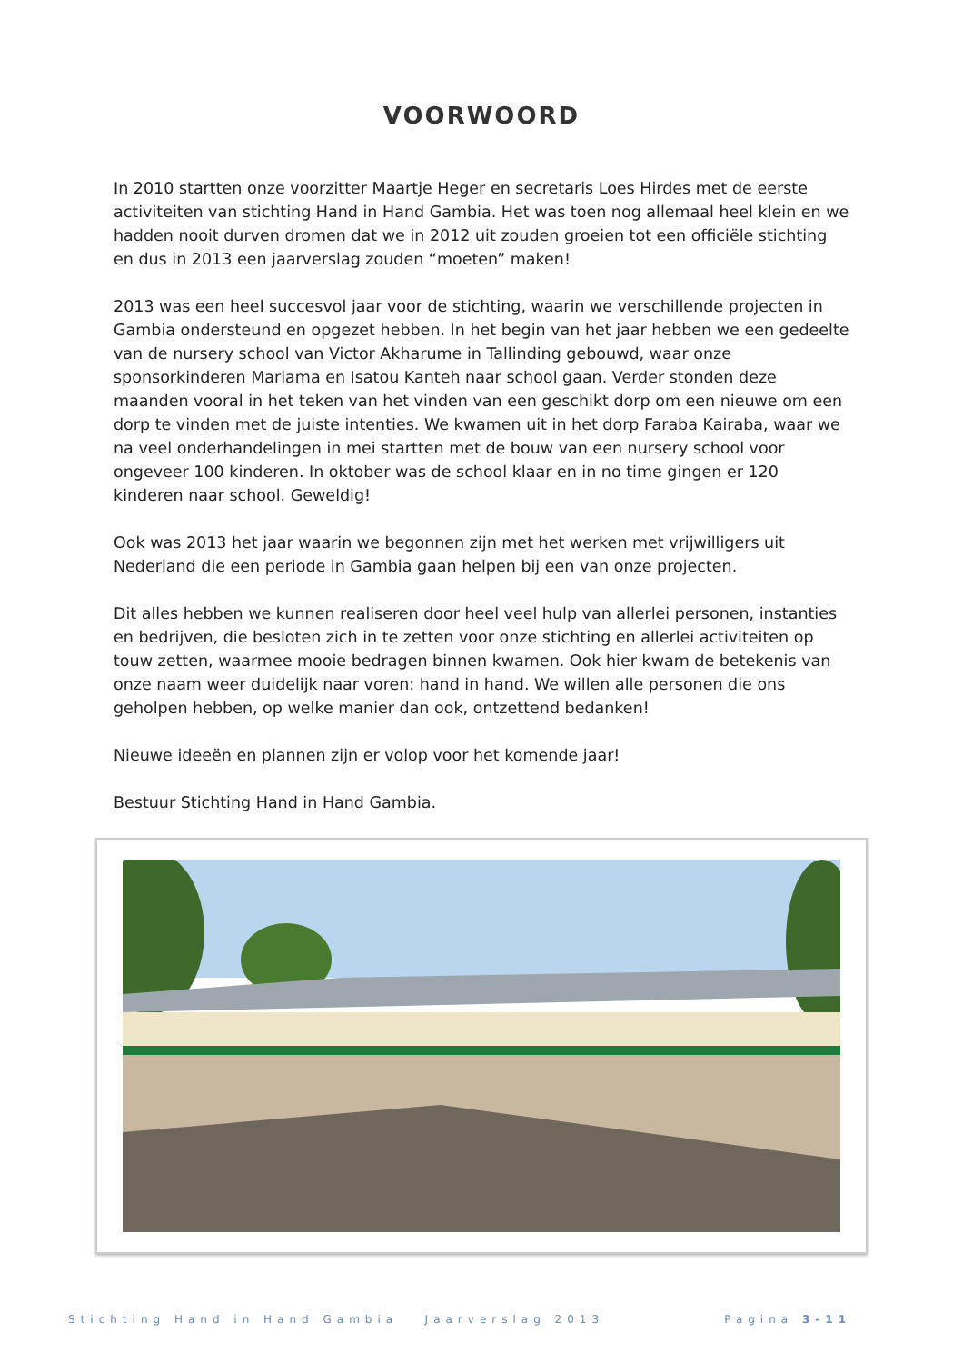VOORWOORD
In 2010 startten onze voorzitter Maartje Heger en secretaris Loes Hirdes met de eerste activiteiten van stichting Hand in Hand Gambia. Het was toen nog allemaal heel klein en we hadden nooit durven dromen dat we in 2012 uit zouden groeien tot een officiële stichting en dus in 2013 een jaarverslag zouden “moeten” maken!
2013 was een heel succesvol jaar voor de stichting, waarin we verschillende projecten in Gambia ondersteund en opgezet hebben. In het begin van het jaar hebben we een gedeelte van de nursery school van Victor Akharume in Tallinding gebouwd, waar onze sponsorkinderen Mariama en Isatou Kanteh naar school gaan. Verder stonden deze maanden vooral in het teken van het vinden van een geschikt dorp om een nieuwe om een dorp te vinden met de juiste intenties. We kwamen uit in het dorp Faraba Kairaba, waar we na veel onderhandelingen in mei startten met de bouw van een nursery school voor ongeveer 100 kinderen. In oktober was de school klaar en in no time gingen er 120 kinderen naar school. Geweldig!
Ook was 2013 het jaar waarin we begonnen zijn met het werken met vrijwilligers uit Nederland die een periode in Gambia gaan helpen bij een van onze projecten.
Dit alles hebben we kunnen realiseren door heel veel hulp van allerlei personen, instanties en bedrijven, die besloten zich in te zetten voor onze stichting en allerlei activiteiten op touw zetten, waarmee mooie bedragen binnen kwamen. Ook hier kwam de betekenis van onze naam weer duidelijk naar voren: hand in hand. We willen alle personen die ons geholpen hebben, op welke manier dan ook, ontzettend bedanken!
Nieuwe ideeën en plannen zijn er volop voor het komende jaar!
Bestuur Stichting Hand in Hand Gambia.
Stichting Hand in Hand Gambia Jaarverslag 2013 Pagina 3-11